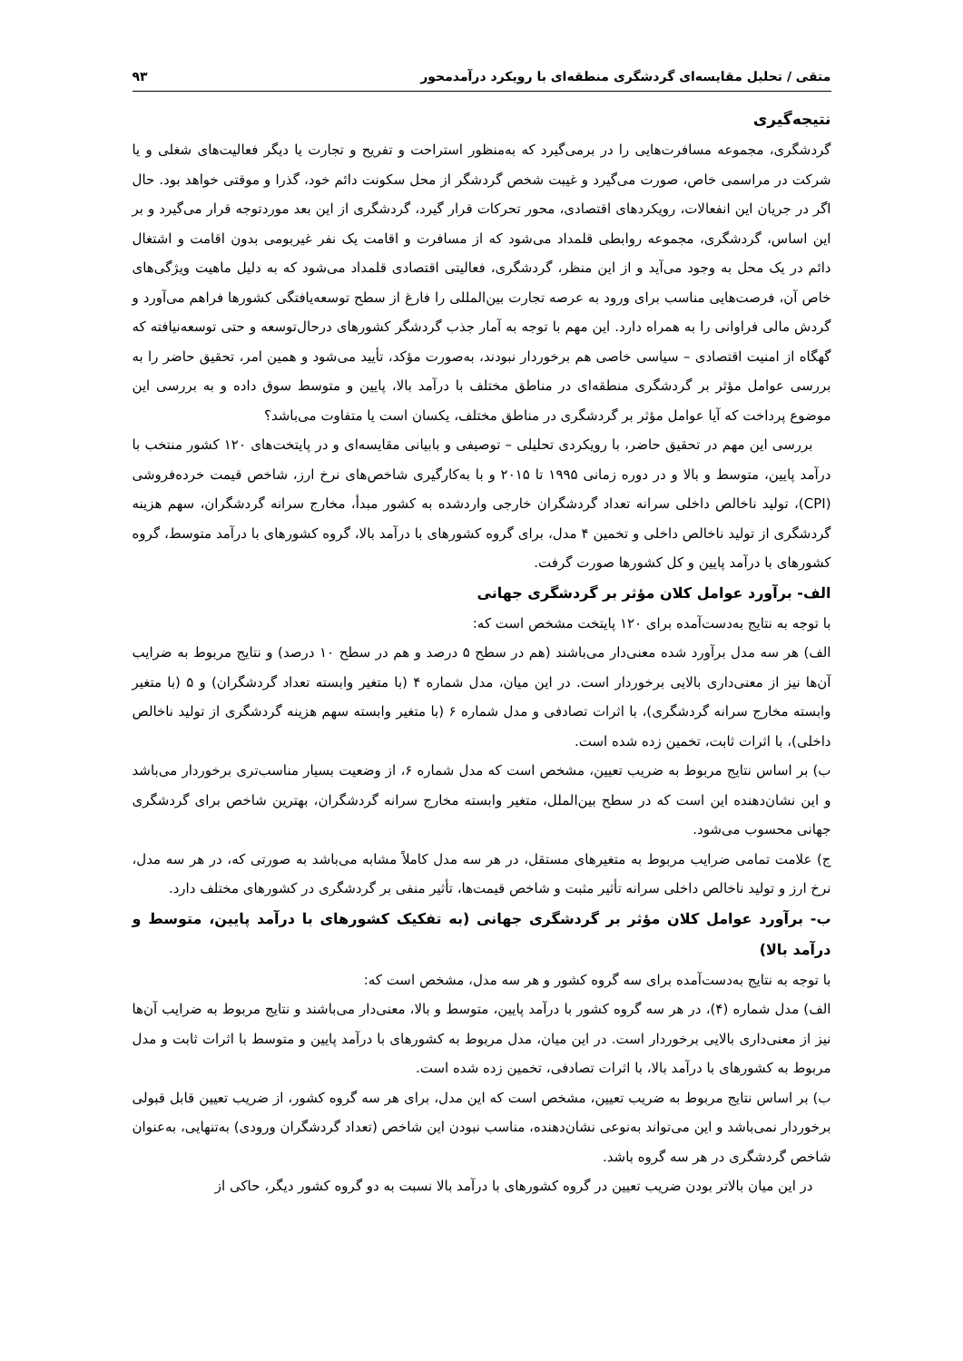متقی / تحلیل مقایسه‌ای گردشگری منطقه‌ای با رویکرد درآمدمحور ۹۳
نتیجه‌گیری
گردشگری، مجموعه مسافرت‌هایی را در برمی‌گیرد که به‌منظور استراحت و تفریح و تجارت یا دیگر فعالیت‌های شغلی و یا شرکت در مراسمی خاص، صورت می‌گیرد و غیبت شخص گردشگر از محل سکونت دائم خود، گذرا و موقتی خواهد بود. حال اگر در جریان این انفعالات، رویکردهای اقتصادی، محور تحرکات قرار گیرد، گردشگری از این بعد موردتوجه قرار می‌گیرد و بر این اساس، گردشگری، مجموعه روابطی قلمداد می‌شود که از مسافرت و اقامت یک نفر غیربومی بدون اقامت و اشتغال دائم در یک محل به وجود می‌آید و از این منظر، گردشگری، فعالیتی اقتصادی قلمداد می‌شود که به دلیل ماهیت ویژگی‌های خاص آن، فرصت‌هایی مناسب برای ورود به عرصه تجارت بین‌المللی را فارغ از سطح توسعه‌یافتگی کشورها فراهم می‌آورد و گردش مالی فراوانی را به همراه دارد. این مهم با توجه به آمار جذب گردشگر کشورهای درحال‌توسعه و حتی توسعه‌نیافته که گهگاه از امنیت اقتصادی – سیاسی خاصی هم برخوردار نبودند، به‌صورت مؤکد، تأیید می‌شود و همین امر، تحقیق حاضر را به بررسی عوامل مؤثر بر گردشگری منطقه‌ای در مناطق مختلف با درآمد بالا، پایین و متوسط سوق داده و به بررسی این موضوع پرداخت که آیا عوامل مؤثر بر گردشگری در مناطق مختلف، یکسان است یا متفاوت می‌باشد؟
بررسی این مهم در تحقیق حاضر، با رویکردی تحلیلی – توصیفی و بابیانی مقایسه‌ای و در پایتخت‌های ۱۲۰ کشور منتخب با درآمد پایین، متوسط و بالا و در دوره زمانی ۱۹۹۵ تا ۲۰۱۵ و با به‌کارگیری شاخص‌های نرخ ارز، شاخص قیمت خرده‌فروشی (CPI)، تولید ناخالص داخلی سرانه تعداد گردشگران خارجی واردشده به کشور مبدأ، مخارج سرانه گردشگران، سهم هزینه گردشگری از تولید ناخالص داخلی و تخمین ۴ مدل، برای گروه کشورهای با درآمد بالا، گروه کشورهای با درآمد متوسط، گروه کشورهای با درآمد پایین و کل کشورها صورت گرفت.
الف- برآورد عوامل کلان مؤثر بر گردشگری جهانی
با توجه به نتایج به‌دست‌آمده برای ۱۲۰ پایتخت مشخص است که:
الف) هر سه مدل برآورد شده معنی‌دار می‌باشند (هم در سطح ۵ درصد و هم در سطح ۱۰ درصد) و نتایج مربوط به ضرایب آن‌ها نیز از معنی‌داری بالایی برخوردار است. در این میان، مدل شماره ۴ (با متغیر وابسته تعداد گردشگران) و ۵ (با متغیر وابسته مخارج سرانه گردشگری)، با اثرات تصادفی و مدل شماره ۶ (با متغیر وابسته سهم هزینه گردشگری از تولید ناخالص داخلی)، با اثرات ثابت، تخمین زده شده است.
ب) بر اساس نتایج مربوط به ضریب تعیین، مشخص است که مدل شماره ۶، از وضعیت بسیار مناسب‌تری برخوردار می‌باشد و این نشان‌دهنده این است که در سطح بین‌الملل، متغیر وابسته مخارج سرانه گردشگران، بهترین شاخص برای گردشگری جهانی محسوب می‌شود.
ج) علامت تمامی ضرایب مربوط به متغیرهای مستقل، در هر سه مدل کاملاً مشابه می‌باشد به صورتی که، در هر سه مدل، نرخ ارز و تولید ناخالص داخلی سرانه تأثیر مثبت و شاخص قیمت‌ها، تأثیر منفی بر گردشگری در کشورهای مختلف دارد.
ب- برآورد عوامل کلان مؤثر بر گردشگری جهانی (به تفکیک کشورهای با درآمد پایین، متوسط و درآمد بالا)
با توجه به نتایج به‌دست‌آمده برای سه گروه کشور و هر سه مدل، مشخص است که:
الف) مدل شماره (۴)، در هر سه گروه کشور با درآمد پایین، متوسط و بالا، معنی‌دار می‌باشند و نتایج مربوط به ضرایب آن‌ها نیز از معنی‌داری بالایی برخوردار است. در این میان، مدل مربوط به کشورهای با درآمد پایین و متوسط با اثرات ثابت و مدل مربوط به کشورهای با درآمد بالا، با اثرات تصادفی، تخمین زده شده است.
ب) بر اساس نتایج مربوط به ضریب تعیین، مشخص است که این مدل، برای هر سه گروه کشور، از ضریب تعیین قابل قبولی برخوردار نمی‌باشد و این می‌تواند به‌نوعی نشان‌دهنده، مناسب نبودن این شاخص (تعداد گردشگران ورودی) به‌تنهایی، به‌عنوان شاخص گردشگری در هر سه گروه باشد.
در این میان بالاتر بودن ضریب تعیین در گروه کشورهای با درآمد بالا نسبت به دو گروه کشور دیگر، حاکی از